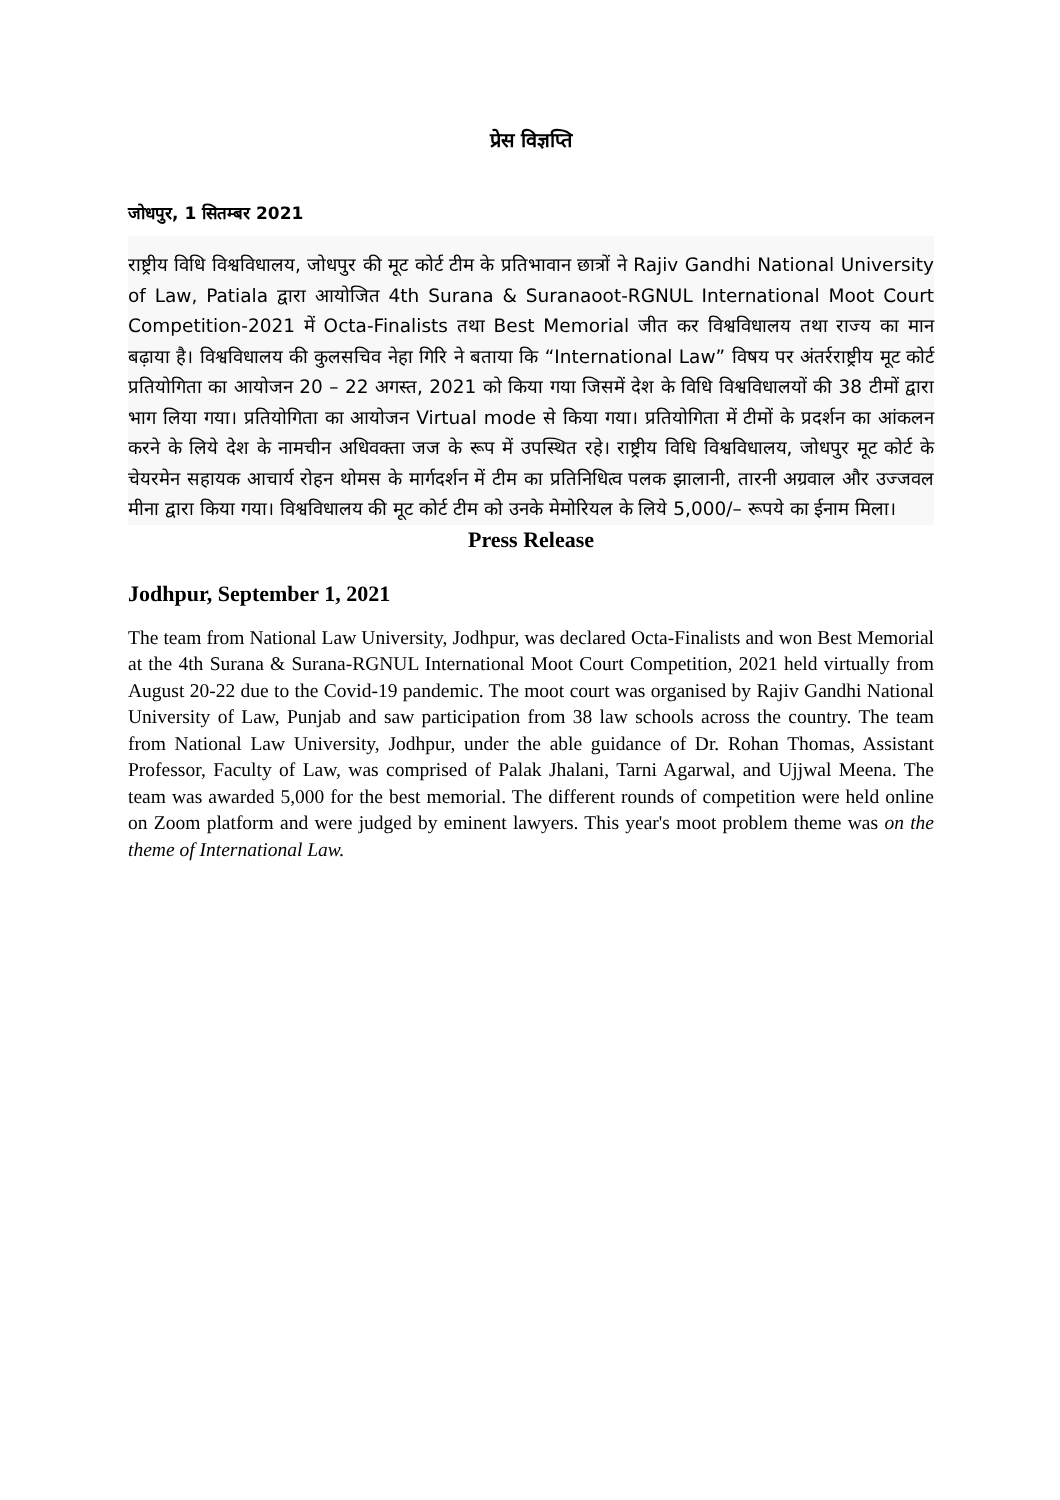प्रेस विज्ञप्ति
जोधपुर, 1 सितम्बर 2021
राष्ट्रीय विधि विश्वविधालय, जोधपुर की मूट कोर्ट टीम के प्रतिभावान छात्रों ने Rajiv Gandhi National University of Law, Patiala द्वारा आयोजित 4th Surana & Suranaoot-RGNUL International Moot Court Competition-2021 में Octa-Finalists तथा Best Memorial जीत कर विश्वविधालय तथा राज्य का मान बढ़ाया है। विश्वविधालय की कुलसचिव नेहा गिरि ने बताया कि “International Law” विषय पर अंतर्रराष्ट्रीय मूट कोर्ट प्रतियोगिता का आयोजन 20 – 22 अगस्त, 2021 को किया गया जिसमें देश के विधि विश्वविधालयों की 38 टीमों द्वारा भाग लिया गया। प्रतियोगिता का आयोजन Virtual mode से किया गया। प्रतियोगिता में टीमों के प्रदर्शन का आंकलन करने के लिये देश के नामचीन अधिवक्ता जज के रूप में उपस्थित रहे। राष्ट्रीय विधि विश्वविधालय, जोधपुर मूट कोर्ट के चेयरमेन सहायक आचार्य रोहन थोमस के मार्गदर्शन में टीम का प्रतिनिधित्व पलक झालानी, तारनी अग्रवाल और उज्जवल मीना द्वारा किया गया। विश्वविधालय की मूट कोर्ट टीम को उनके मेमोरियल के लिये 5,000/– रूपये का ईनाम मिला।
Press Release
Jodhpur, September 1, 2021
The team from National Law University, Jodhpur, was declared Octa-Finalists and won Best Memorial at the 4th Surana & Surana-RGNUL International Moot Court Competition, 2021 held virtually from August 20-22 due to the Covid-19 pandemic. The moot court was organised by Rajiv Gandhi National University of Law, Punjab and saw participation from 38 law schools across the country. The team from National Law University, Jodhpur, under the able guidance of Dr. Rohan Thomas, Assistant Professor, Faculty of Law, was comprised of Palak Jhalani, Tarni Agarwal, and Ujjwal Meena. The team was awarded 5,000 for the best memorial. The different rounds of competition were held online on Zoom platform and were judged by eminent lawyers. This year's moot problem theme was on the theme of International Law.